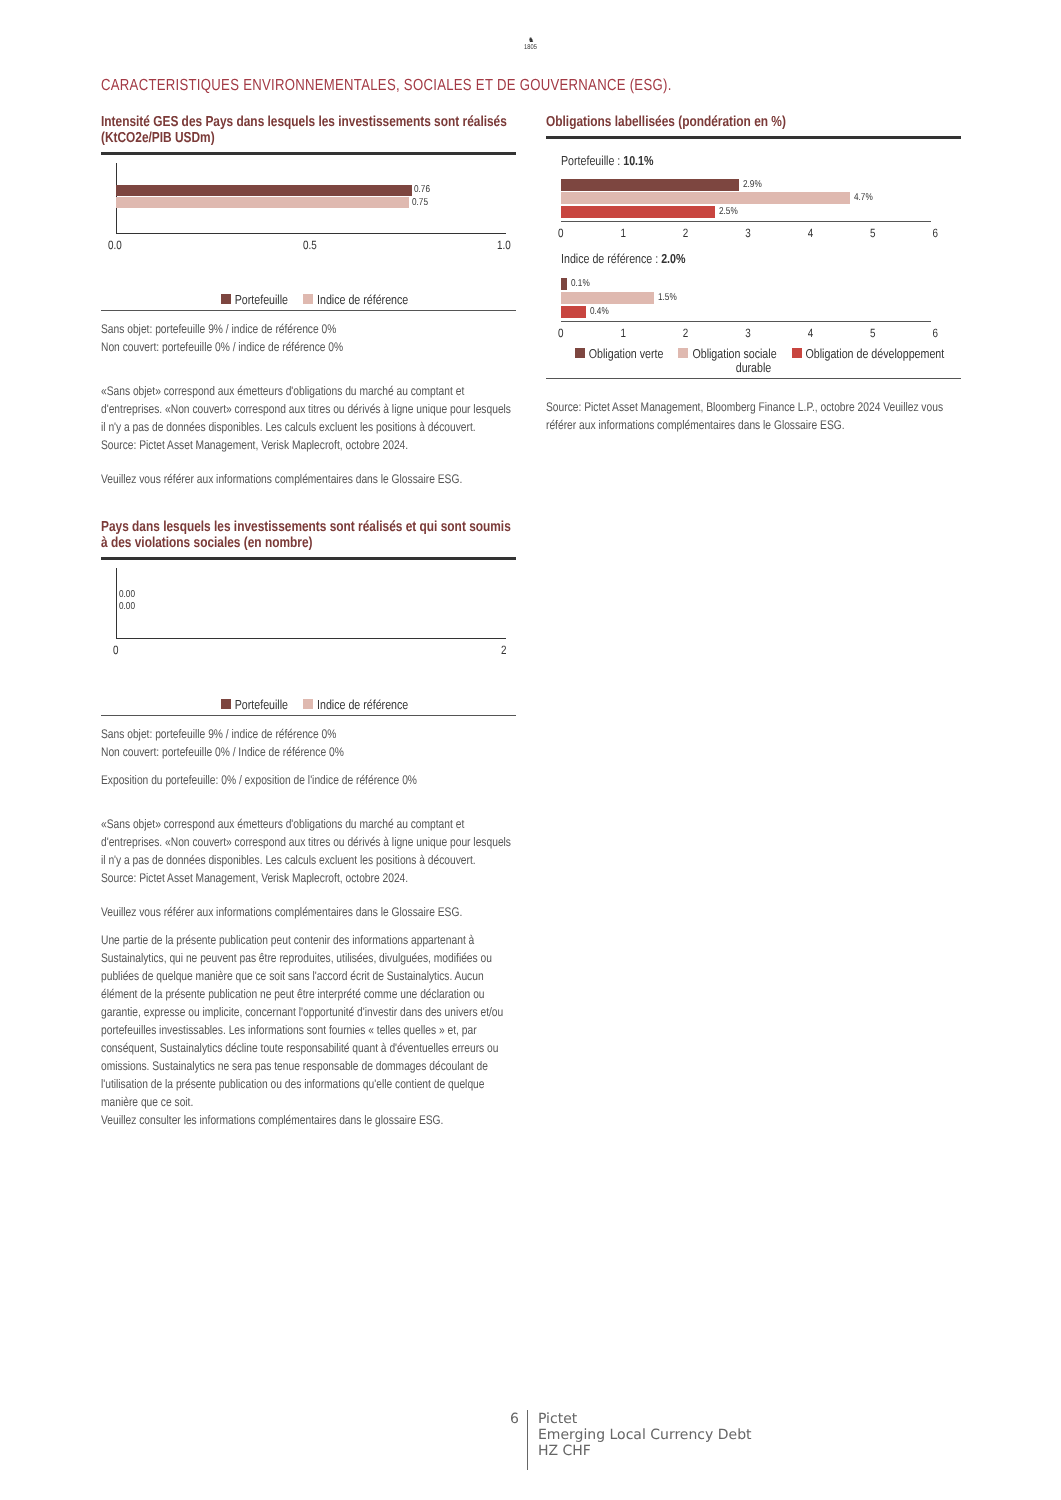♞
1805
CARACTERISTIQUES ENVIRONNEMENTALES, SOCIALES ET DE GOUVERNANCE (ESG).
Intensité GES des Pays dans lesquels les investissements sont réalisés (KtCO2e/PIB USDm)
0.76
0.75
0.0 0.5 1.0
Portefeuille Indice de référence
Sans objet: portefeuille 9% / indice de référence 0%
Non couvert: portefeuille 0% / indice de référence 0%
«Sans objet» correspond aux émetteurs d'obligations du marché au comptant et d'entreprises. «Non couvert» correspond aux titres ou dérivés à ligne unique pour lesquels il n'y a pas de données disponibles. Les calculs excluent les positions à découvert.
Source: Pictet Asset Management, Verisk Maplecroft, octobre 2024.
Veuillez vous référer aux informations complémentaires dans le Glossaire ESG.
Pays dans lesquels les investissements sont réalisés et qui sont soumis à des violations sociales (en nombre)
0.00
0.00
0 2
Portefeuille Indice de référence
Sans objet: portefeuille 9% / indice de référence 0%
Non couvert: portefeuille 0% / Indice de référence 0%
Exposition du portefeuille: 0% / exposition de l'indice de référence 0%
«Sans objet» correspond aux émetteurs d'obligations du marché au comptant et d'entreprises. «Non couvert» correspond aux titres ou dérivés à ligne unique pour lesquels il n'y a pas de données disponibles. Les calculs excluent les positions à découvert.
Source: Pictet Asset Management, Verisk Maplecroft, octobre 2024.
Veuillez vous référer aux informations complémentaires dans le Glossaire ESG.
Une partie de la présente publication peut contenir des informations appartenant à Sustainalytics, qui ne peuvent pas être reproduites, utilisées, divulguées, modifiées ou publiées de quelque manière que ce soit sans l'accord écrit de Sustainalytics. Aucun élément de la présente publication ne peut être interprété comme une déclaration ou garantie, expresse ou implicite, concernant l'opportunité d'investir dans des univers et/ou portefeuilles investissables. Les informations sont fournies « telles quelles » et, par conséquent, Sustainalytics décline toute responsabilité quant à d'éventuelles erreurs ou omissions. Sustainalytics ne sera pas tenue responsable de dommages découlant de l'utilisation de la présente publication ou des informations qu'elle contient de quelque manière que ce soit.
Veuillez consulter les informations complémentaires dans le glossaire ESG.
Obligations labellisées (pondération en %)
Portefeuille : 10.1%
2.9%
4.7%
2.5%
0123456
Indice de référence : 2.0%
0.1%
1.5%
0.4%
0123456
Obligation verte Obligation sociale Obligation de développement durable
Source: Pictet Asset Management, Bloomberg Finance L.P., octobre 2024 Veuillez vous référer aux informations complémentaires dans le Glossaire ESG.
6
Pictet
Emerging Local Currency Debt
HZ CHF